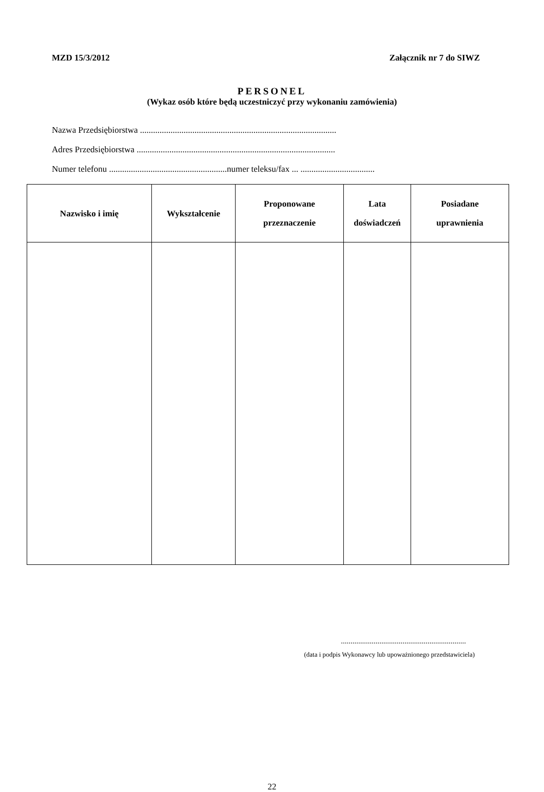MZD 15/3/2012 Załącznik nr 7 do SIWZ
PERSONEL
(Wykaz osób które będą uczestniczyć przy wykonaniu zamówienia)
Nazwa Przedsiębiorstwa ..........................................................................................
Adres Przedsiębiorstwa ...........................................................................................
Numer telefonu ......................................................numer teleksu/fax ... ..................................
| Nazwisko i imię | Wykształcenie | Proponowane przeznaczenie | Lata doświadczeń | Posiadane uprawnienia |
| --- | --- | --- | --- | --- |
.................................................................
(data i podpis Wykonawcy lub upoważnionego przedstawiciela)
22